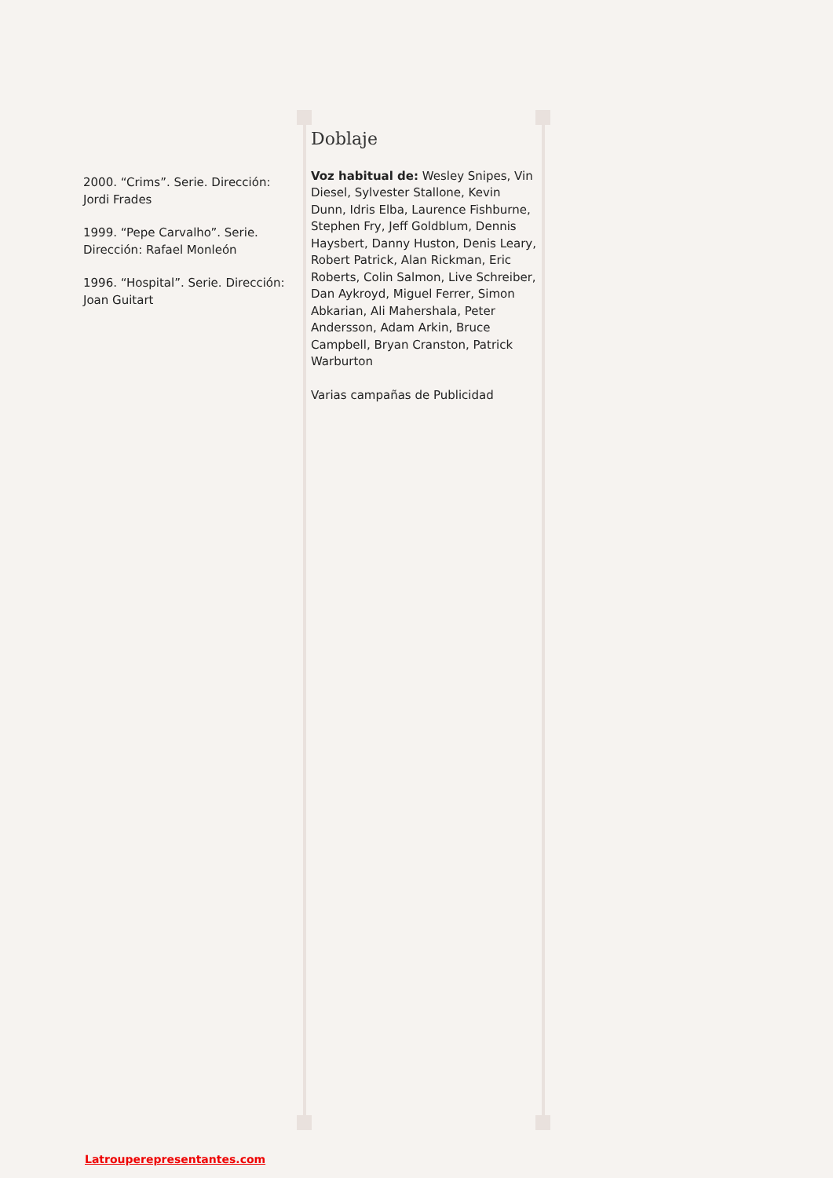2000. “Crims”. Serie. Dirección: Jordi Frades
1999. “Pepe Carvalho”. Serie. Dirección: Rafael Monleón
1996. “Hospital”. Serie. Dirección: Joan Guitart
Doblaje
Voz habitual de: Wesley Snipes, Vin Diesel, Sylvester Stallone, Kevin Dunn, Idris Elba, Laurence Fishburne, Stephen Fry, Jeff Goldblum, Dennis Haysbert, Danny Huston, Denis Leary, Robert Patrick, Alan Rickman, Eric Roberts, Colin Salmon, Live Schreiber, Dan Aykroyd, Miguel Ferrer, Simon Abkarian, Ali Mahershala, Peter Andersson, Adam Arkin, Bruce Campbell, Bryan Cranston, Patrick Warburton
Varias campañas de Publicidad
Latrouperepresentantes.com